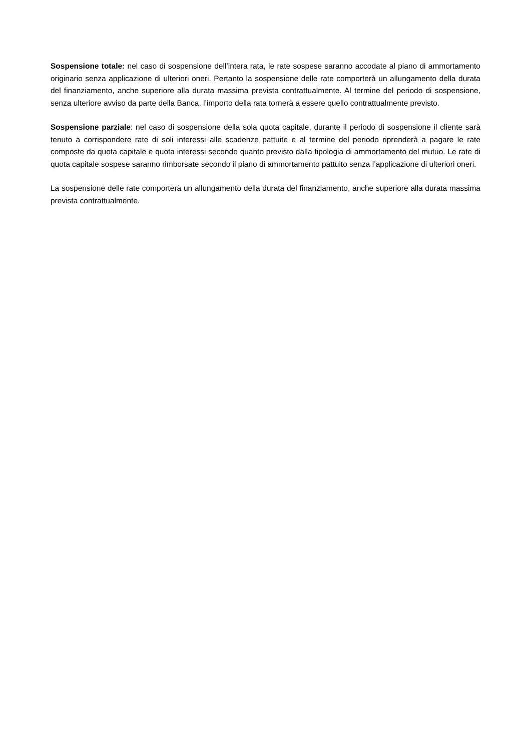Sospensione totale: nel caso di sospensione dell’intera rata, le rate sospese saranno accodate al piano di ammortamento originario senza applicazione di ulteriori oneri. Pertanto la sospensione delle rate comporterà un allungamento della durata del finanziamento, anche superiore alla durata massima prevista contrattualmente. Al termine del periodo di sospensione, senza ulteriore avviso da parte della Banca, l’importo della rata tornerà a essere quello contrattualmente previsto.
Sospensione parziale: nel caso di sospensione della sola quota capitale, durante il periodo di sospensione il cliente sarà tenuto a corrispondere rate di soli interessi alle scadenze pattuite e al termine del periodo riprenderà a pagare le rate composte da quota capitale e quota interessi secondo quanto previsto dalla tipologia di ammortamento del mutuo. Le rate di quota capitale sospese saranno rimborsate secondo il piano di ammortamento pattuito senza l’applicazione di ulteriori oneri.
La sospensione delle rate comporterà un allungamento della durata del finanziamento, anche superiore alla durata massima prevista contrattualmente.